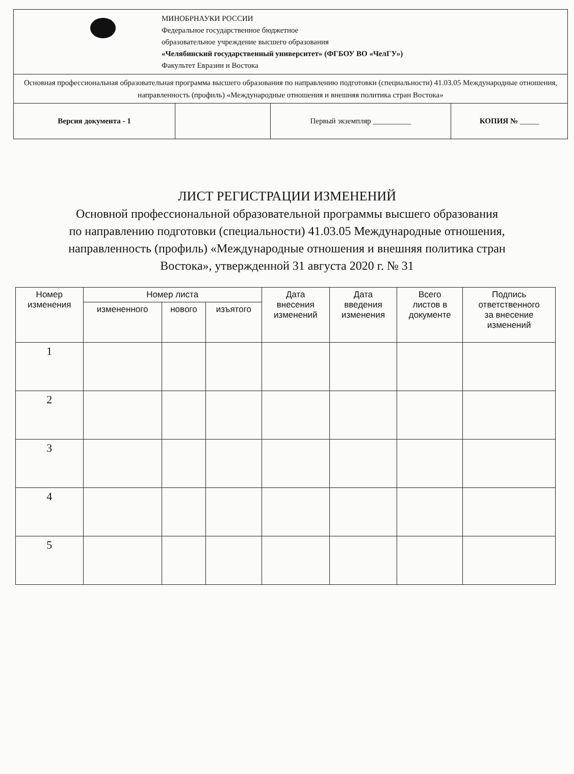| МИНОБРНАУКИ РОССИИ Федеральное государственное бюджетное образовательное учреждение высшего образования «Челябинский государственный университет» (ФГБОУ ВО «ЧелГУ») Факультет Евразии и Востока | | | |
| Основная профессиональная образовательная программа высшего образования по направлению подготовки (специальности) 41.03.05 Международные отношения, направленность (профиль) «Международные отношения и внешняя политика стран Востока» | | | |
| Версия документа - 1 | | Первый экземпляр __________ | КОПИЯ № _____ |
ЛИСТ РЕГИСТРАЦИИ ИЗМЕНЕНИЙ
Основной профессиональной образовательной программы высшего образования
по направлению подготовки (специальности) 41.03.05 Международные отношения,
направленность (профиль) «Международные отношения и внешняя политика стран
Востока», утвержденной 31 августа 2020 г. № 31
| Номер изменения | Номер листа | | | Дата внесения изменений | Дата введения изменения | Всего листов в документе | Подпись ответственного за внесение изменений |
| --- | --- | --- | --- | --- | --- | --- | --- |
| | измененного | нового | изъятого | | | | |
| 1 | | | | | | | |
| 2 | | | | | | | |
| 3 | | | | | | | |
| 4 | | | | | | | |
| 5 | | | | | | | |